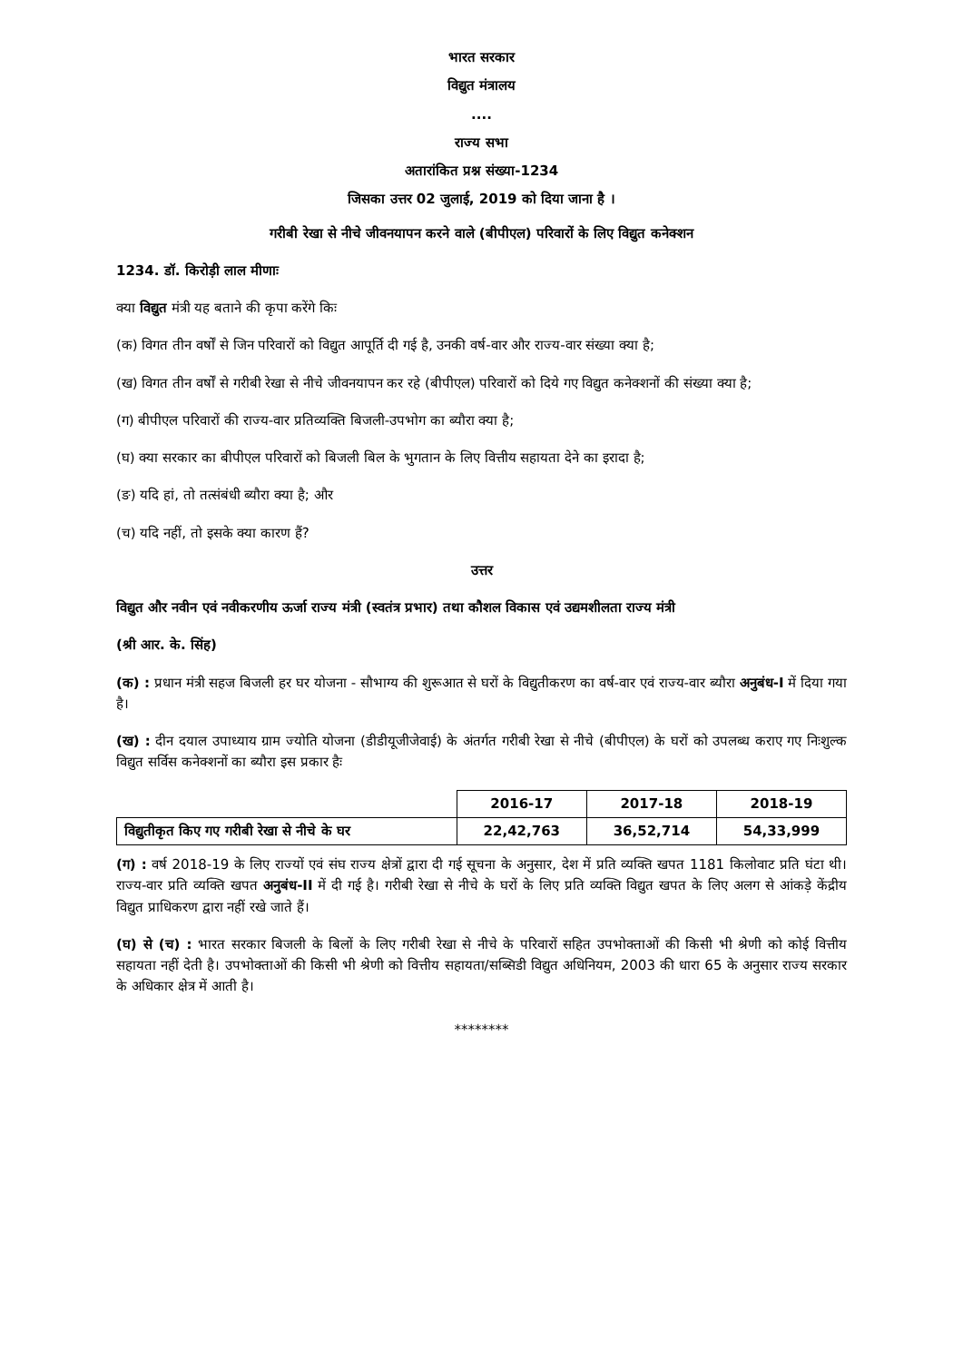भारत सरकार
विद्युत मंत्रालय
....
राज्य सभा
अतारांकित प्रश्न संख्या-1234
जिसका उत्तर 02 जुलाई, 2019 को दिया जाना है ।
गरीबी रेखा से नीचे जीवनयापन करने वाले (बीपीएल) परिवारों के लिए विद्युत कनेक्शन
1234. डॉ. किरोड़ी लाल मीणाः
क्या विद्युत मंत्री यह बताने की कृपा करेंगे किः
(क) विगत तीन वर्षों से जिन परिवारों को विद्युत आपूर्ति दी गई है, उनकी वर्ष-वार और राज्य-वार संख्या क्या है;
(ख) विगत तीन वर्षों से गरीबी रेखा से नीचे जीवनयापन कर रहे (बीपीएल) परिवारों को दिये गए विद्युत कनेक्शनों की संख्या क्या है;
(ग) बीपीएल परिवारों की राज्य-वार प्रतिव्यक्ति बिजली-उपभोग का ब्यौरा क्या है;
(घ) क्या सरकार का बीपीएल परिवारों को बिजली बिल के भुगतान के लिए वित्तीय सहायता देने का इरादा है;
(ङ) यदि हां, तो तत्संबंधी ब्यौरा क्या है; और
(च) यदि नहीं, तो इसके क्या कारण हैं?
उत्तर
विद्युत और नवीन एवं नवीकरणीय ऊर्जा राज्य मंत्री (स्वतंत्र प्रभार) तथा कौशल विकास एवं उद्यमशीलता राज्य मंत्री
(श्री आर. के. सिंह)
(क) : प्रधान मंत्री सहज बिजली हर घर योजना - सौभाग्य की शुरूआत से घरों के विद्युतीकरण का वर्ष-वार एवं राज्य-वार ब्यौरा अनुबंध-I में दिया गया है।
(ख) : दीन दयाल उपाध्याय ग्राम ज्योति योजना (डीडीयूजीजेवाई) के अंतर्गत गरीबी रेखा से नीचे (बीपीएल) के घरों को उपलब्ध कराए गए निःशुल्क विद्युत सर्विस कनेक्शनों का ब्यौरा इस प्रकार हैः
| | 2016-17 | 2017-18 | 2018-19 |
| --- | --- | --- | --- |
| विद्युतीकृत किए गए गरीबी रेखा से नीचे के घर | 22,42,763 | 36,52,714 | 54,33,999 |
(ग) : वर्ष 2018-19 के लिए राज्यों एवं संघ राज्य क्षेत्रों द्वारा दी गई सूचना के अनुसार, देश में प्रति व्यक्ति खपत 1181 किलोवाट प्रति घंटा थी। राज्य-वार प्रति व्यक्ति खपत अनुबंध-II में दी गई है। गरीबी रेखा से नीचे के घरों के लिए प्रति व्यक्ति विद्युत खपत के लिए अलग से आंकड़े केंद्रीय विद्युत प्राधिकरण द्वारा नहीं रखे जाते हैं।
(घ) से (च) : भारत सरकार बिजली के बिलों के लिए गरीबी रेखा से नीचे के परिवारों सहित उपभोक्ताओं की किसी भी श्रेणी को कोई वित्तीय सहायता नहीं देती है। उपभोक्ताओं की किसी भी श्रेणी को वित्तीय सहायता/सब्सिडी विद्युत अधिनियम, 2003 की धारा 65 के अनुसार राज्य सरकार के अधिकार क्षेत्र में आती है।
********